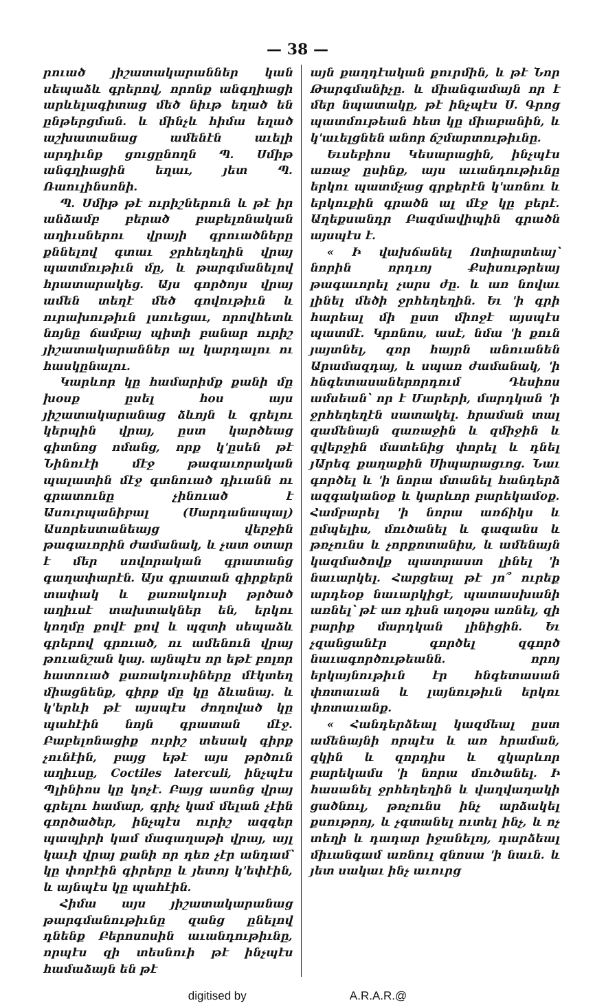— 38 —
րուած յիշատակարաններ կան սեպաձև գրերով, որոնք անգղիացի արևելագիտաց մեծ նիւթ եղած են ընթերցման. և մինչև հիմա եղած աշխատանաց ամենէն աւելի արդիւնք ցուցընողն Պ. Սմիթ անգղիացին եղաւ, յետ Պ. Ռաուլինսոնի.
Պ. Սմիթ թէ ուրիշներուն և թէ իր անձամբ բերած բաբելոնական աղիւսներու վրայի գրուածները քննելով գտաւ ջրհեղեղին վրայ պատմութիւն մը, և թարգմանելով հրատարակեց. Այս գործոյս վրայ ամեն տեղէ մեծ գովութիւն և ուրախութիւն լսուեցաւ, որովհետև նոյնը ճամբայ պիտի բանար ուրիշ յիշատակարաններ ալ կարդալու ու հասկընալու.
Կարևոր կը համարիմք քանի մը խօսք ըսել հօս այս յիշատակարանաց ձևոյն և գրելու կերպին վրայ, ըստ կարծեաց գիտնոց ոմանց, որք կ'ըսեն թէ Նինուէի մէջ թագաւորական պալատին մէջ գտնուած դիւանն ու գրատունը չինուած է Ասուրպանիբալ (Սարդանապալ) Ասորեստանեայց վերջին թագաւորին ժամանակ, և չատ օտար է մեր սովորական գրատանց գաղափարէն. Այս գրատան գիրքերն տափակ և քառակուսի թրծած աղիւսէ տախտակներ են, երկու կողմը քովէ քով և պզտի սեպաձև գրերով գրուած, ու ամենուն վրայ թուանշան կայ. այնպէս որ եթէ բոլոր հատուած քառակուսիները մէկտեղ միացնենք, գիրք մը կը ձևանայ. և կ'երևի թէ այսպէս ժողոված կը պահէին նոյն գրատան մէջ. Բաբելոնացիք ուրիշ տեսակ գիրք չունէին, բայց եթէ այս թրծուն աղիւսը, Coctiles laterculi, ինչպէս Պլինիոս կը կոչէ. Բայց ասոնց վրայ գրելու համար, գրիչ կամ մելան չէին գործածեր, ինչպէս ուրիշ ազգեր պապիրի կամ մագաղաթի վրայ, այլ կաւի վրայ քանի որ դեռ չէր անդամ՝ կը փորէին գիրերը և յետոյ կ'եփէին, և այնպէս կը պահէին.
Հիմա այս յիշատակարանաց թարգմանութիւնը զանց ընելով դնենք Բերոսոսին աւանդութիւնը, որպէս զի տեսնուի թէ ինչպէս համաձայն են թէ
այն քաղդէական քուրմին, և թէ Նոր Թարգմանիչը. և միանգամայն որ է մեր նպատակը, թէ ինչպէս Ս. Գրոց պատմութեան հետ կը միաբանին, և կ'աւելցնեն անոր ճշմարտութիւնը.
Եւսեբիոս Կեսարացին, ինչպէս առաջ ըսինք, այս աւանդութիւնը երկու պատմչաց գրքերէն կ'առնու և երկուքին գրածն ալ մէջ կը բերէ. Աղեքսանդր Բազմավիպին գրածն այսպէս է.
« Ի վախճանել Ոտիարտեայ՝ նորին որդւոյ Քսիսութրեայ թագաւորել չարս ժը. և առ նովաւ լինել մեծի ջրհեղեղին. Եւ 'ի գրի հարեալ մի ըստ միոջէ այսպէս պատմէ. Կրոնոս, ասէ, նմա 'ի քուն յայտնել, զոր հայրն անուանեն Արամազդայ, և սպառ ժամանակ, 'ի հնգետասաներորդում Դեսիոս ամսեան՝ որ է Մարերի, մարդկան 'ի ջրհեղեղէն սատակել. հրաման տալ զամենայն զառաջին և զմիջին և զվերջին մատենից փորել և դնել յԱրեգ քաղաքին Սիպարացւոց. Նաւ գործել և 'ի նորա մտանել հանդերձ ազգականօք և կարևոր բարեկամօք. Համբարել 'ի նորա առճիկս և ըմպելիս, մուծանել և գազանս և թռչունս և չորքոտանիս, և ամենայն կազմածովք պատրաստ լինել 'ի նաւարկել. Հարցեալ թէ յո՞ ուրեք արդեօք նաւարկիցէ, պատասխանի առնել՝ թէ առ դիսն աղօթս առնել, զի բարիք մարդկան լինիցին. Եւ չզանցանէր գործել զգործ նաւագործութեանն. որոյ երկայնութիւն էր հնգետասան փոտաւան և լայնութիւն երկու փոտաւանք.
« Հանդերձեալ կազմեալ ըստ ամենայնի որպէս և առ հրաման, զկին և զորդիս և զկարևոր բարեկամս 'ի նորա մուծանել. Ի հասանել ջրհեղեղին և վաղվաղակի ցածնուլ, թռչունս ինչ արձակել քսութրոյ, և չգտանել ուտել ինչ, և ոչ տեղի և դադար իջանելոյ, դարձեալ միւանգամ առնուլ զնոսա 'ի նաւն. և յետ սակաւ ինչ աւուրց
digitised by A.R.A.R.@